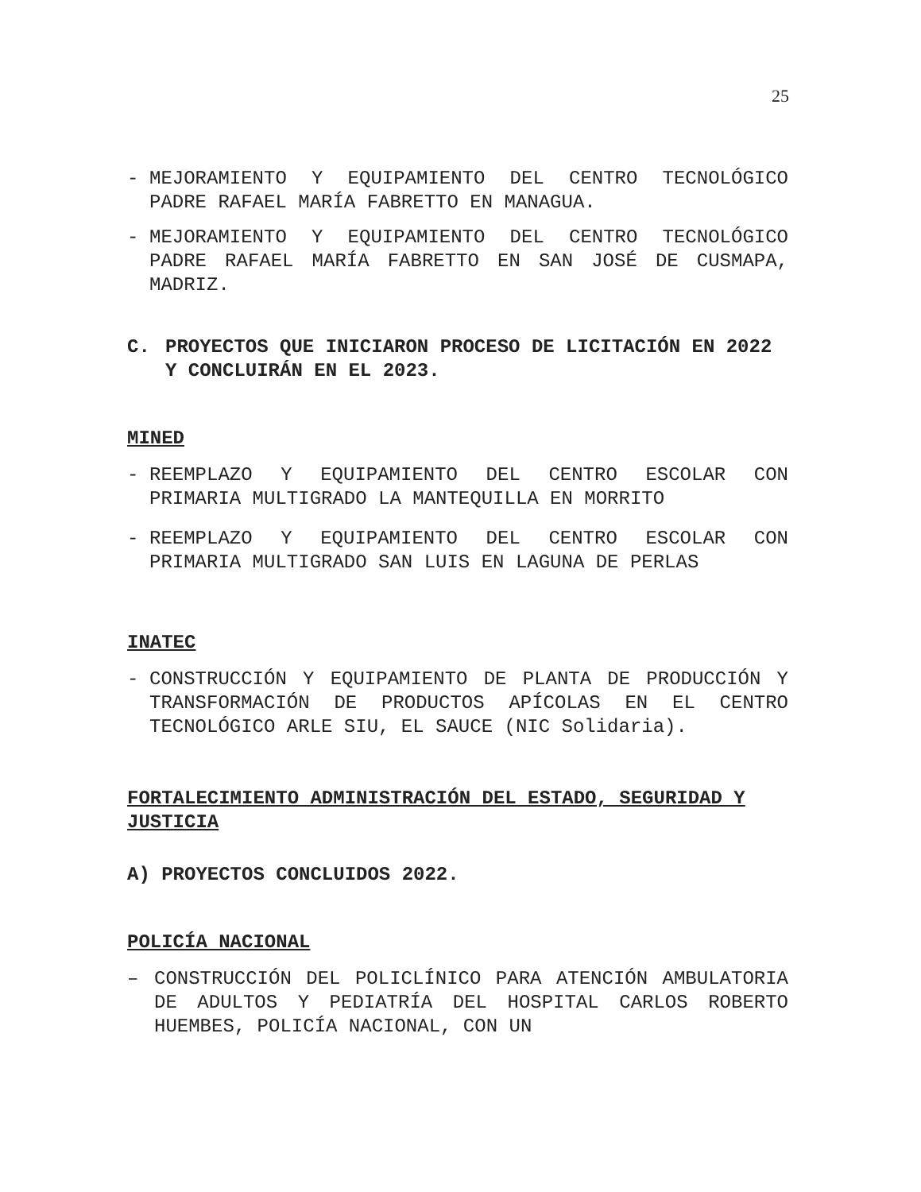25
- MEJORAMIENTO Y EQUIPAMIENTO DEL CENTRO TECNOLÓGICO PADRE RAFAEL MARÍA FABRETTO EN MANAGUA.
- MEJORAMIENTO Y EQUIPAMIENTO DEL CENTRO TECNOLÓGICO PADRE RAFAEL MARÍA FABRETTO EN SAN JOSÉ DE CUSMAPA, MADRIZ.
C.
PROYECTOS QUE INICIARON PROCESO DE LICITACIÓN EN 2022 Y CONCLUIRÁN EN EL 2023.
MINED
- REEMPLAZO Y EQUIPAMIENTO DEL CENTRO ESCOLAR CON PRIMARIA MULTIGRADO LA MANTEQUILLA EN MORRITO
- REEMPLAZO Y EQUIPAMIENTO DEL CENTRO ESCOLAR CON PRIMARIA MULTIGRADO SAN LUIS EN LAGUNA DE PERLAS
INATEC
- CONSTRUCCIÓN Y EQUIPAMIENTO DE PLANTA DE PRODUCCIÓN Y TRANSFORMACIÓN DE PRODUCTOS APÍCOLAS EN EL CENTRO TECNOLÓGICO ARLE SIU, EL SAUCE (NIC Solidaria).
FORTALECIMIENTO ADMINISTRACIÓN DEL ESTADO, SEGURIDAD Y JUSTICIA
A) PROYECTOS CONCLUIDOS 2022.
POLICÍA NACIONAL
– CONSTRUCCIÓN DEL POLICLÍNICO PARA ATENCIÓN AMBULATORIA DE ADULTOS Y PEDIATRÍA DEL HOSPITAL CARLOS ROBERTO HUEMBES, POLICÍA NACIONAL, CON UN